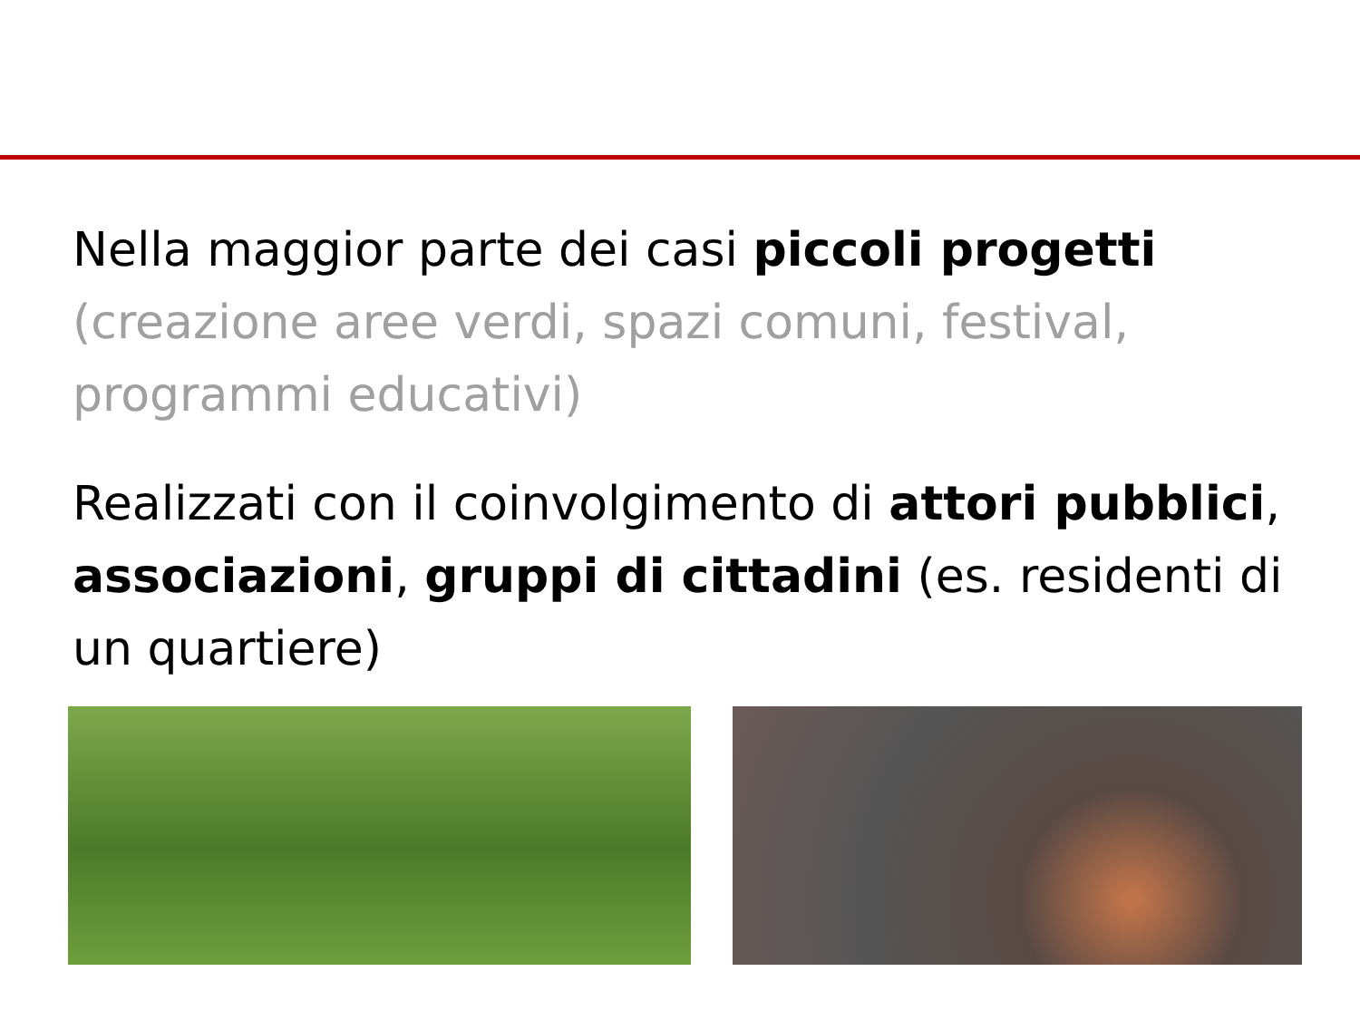Nella maggior parte dei casi piccoli progetti (creazione aree verdi, spazi comuni, festival, programmi educativi)
Realizzati con il coinvolgimento di attori pubblici, associazioni, gruppi di cittadini (es. residenti di un quartiere)